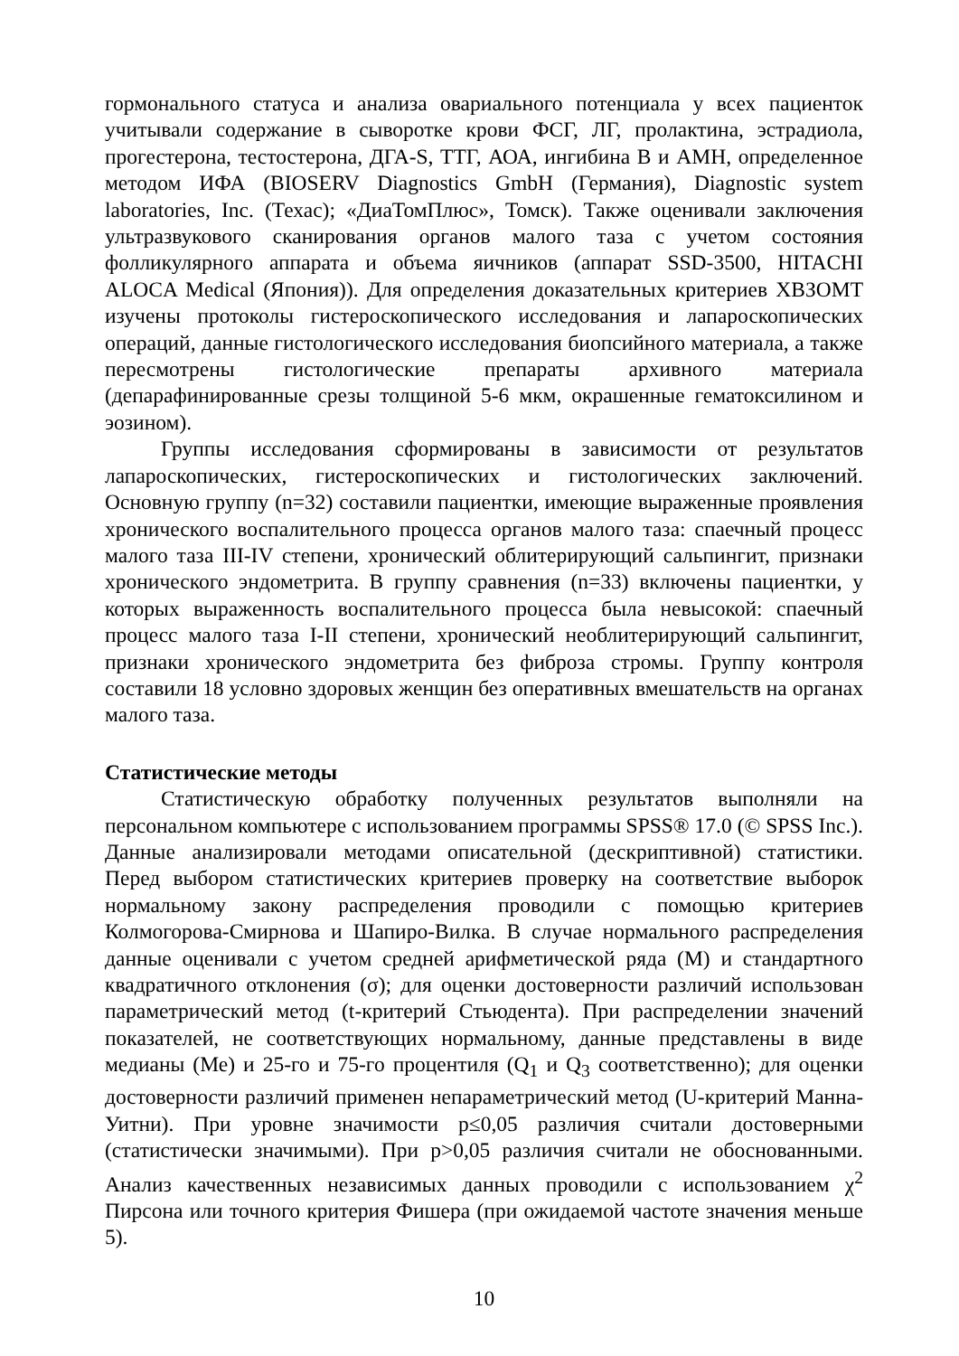гормонального статуса и анализа овариального потенциала у всех пациенток учитывали содержание в сыворотке крови ФСГ, ЛГ, пролактина, эстрадиола, прогестерона, тестостерона, ДГА-S, ТТГ, АОА, ингибина В и АМН, определенное методом ИФА (BIOSERV Diagnostics GmbH (Германия), Diagnostic system laboratories, Inc. (Техас); «ДиаТомПлюс», Томск). Также оценивали заключения ультразвукового сканирования органов малого таза с учетом состояния фолликулярного аппарата и объема яичников (аппарат SSD-3500, HITACHI ALOCA Medical (Япония)). Для определения доказательных критериев ХВЗОМТ изучены протоколы гистероскопического исследования и лапароскопических операций, данные гистологического исследования биопсийного материала, а также пересмотрены гистологические препараты архивного материала (депарафинированные срезы толщиной 5-6 мкм, окрашенные гематоксилином и эозином).
Группы исследования сформированы в зависимости от результатов лапароскопических, гистероскопических и гистологических заключений. Основную группу (n=32) составили пациентки, имеющие выраженные проявления хронического воспалительного процесса органов малого таза: спаечный процесс малого таза III-IV степени, хронический облитерирующий сальпингит, признаки хронического эндометрита. В группу сравнения (n=33) включены пациентки, у которых выраженность воспалительного процесса была невысокой: спаечный процесс малого таза I-II степени, хронический необлитерирующий сальпингит, признаки хронического эндометрита без фиброза стромы. Группу контроля составили 18 условно здоровых женщин без оперативных вмешательств на органах малого таза.
Статистические методы
Статистическую обработку полученных результатов выполняли на персональном компьютере с использованием программы SPSS® 17.0 (© SPSS Inc.). Данные анализировали методами описательной (дескриптивной) статистики. Перед выбором статистических критериев проверку на соответствие выборок нормальному закону распределения проводили с помощью критериев Колмогорова-Смирнова и Шапиро-Вилка. В случае нормального распределения данные оценивали с учетом средней арифметической ряда (М) и стандартного квадратичного отклонения (σ); для оценки достоверности различий использован параметрический метод (t-критерий Стьюдента). При распределении значений показателей, не соответствующих нормальному, данные представлены в виде медианы (Ме) и 25-го и 75-го процентиля (Q<sub>1</sub> и Q<sub>3</sub> соответственно); для оценки достоверности различий применен непараметрический метод (U-критерий Манна-Уитни). При уровне значимости p≤0,05 различия считали достоверными (статистически значимыми). При p>0,05 различия считали не обоснованными. Анализ качественных независимых данных проводили с использованием χ<sup>2</sup> Пирсона или точного критерия Фишера (при ожидаемой частоте значения меньше 5).
10